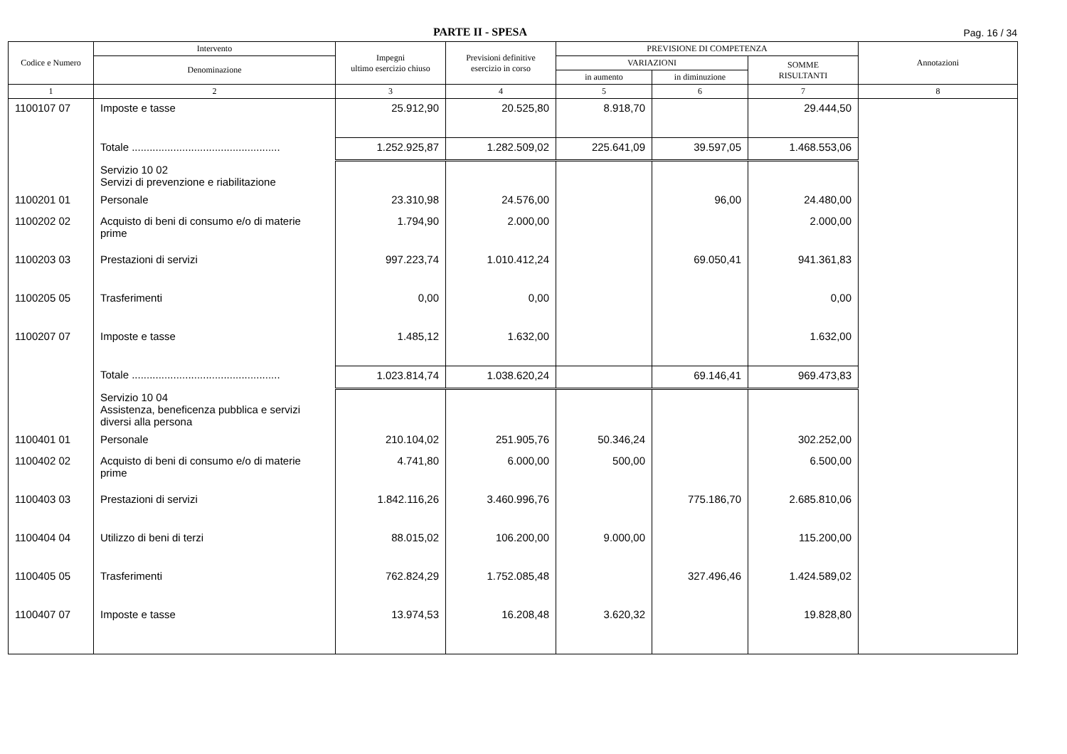PARTE II - SPESA
Pag. 16 / 34
| Codice e Numero | Intervento | Impegni ultimo esercizio chiuso | Previsioni definitive esercizio in corso | PREVISIONE DI COMPETENZA | | | Annotazioni |
| --- | --- | --- | --- | --- | --- | --- | --- |
| | Denominazione | | | VARIAZIONI | | SOMME RISULTANTI | |
| | | | | in aumento | in diminuzione | | |
| 1 | 2 | 3 | 4 | 5 | 6 | 7 | 8 |
| 1100107 07 | Imposte e tasse | 25.912,90 | 20.525,80 | 8.918,70 | | 29.444,50 | |
| | Totale .................................................. | 1.252.925,87 | 1.282.509,02 | 225.641,09 | 39.597,05 | 1.468.553,06 | |
| | Servizio 10 02 Servizi di prevenzione e riabilitazione | | | | | | |
| 1100201 01 | Personale | 23.310,98 | 24.576,00 | | 96,00 | 24.480,00 | |
| 1100202 02 | Acquisto di beni di consumo e/o di materie prime | 1.794,90 | 2.000,00 | | | 2.000,00 | |
| 1100203 03 | Prestazioni di servizi | 997.223,74 | 1.010.412,24 | | 69.050,41 | 941.361,83 | |
| 1100205 05 | Trasferimenti | 0,00 | 0,00 | | | 0,00 | |
| 1100207 07 | Imposte e tasse | 1.485,12 | 1.632,00 | | | 1.632,00 | |
| | Totale .................................................. | 1.023.814,74 | 1.038.620,24 | | 69.146,41 | 969.473,83 | |
| | Servizio 10 04 Assistenza, beneficenza pubblica e servizi diversi alla persona | | | | | | |
| 1100401 01 | Personale | 210.104,02 | 251.905,76 | 50.346,24 | | 302.252,00 | |
| 1100402 02 | Acquisto di beni di consumo e/o di materie prime | 4.741,80 | 6.000,00 | 500,00 | | 6.500,00 | |
| 1100403 03 | Prestazioni di servizi | 1.842.116,26 | 3.460.996,76 | | 775.186,70 | 2.685.810,06 | |
| 1100404 04 | Utilizzo di beni di terzi | 88.015,02 | 106.200,00 | 9.000,00 | | 115.200,00 | |
| 1100405 05 | Trasferimenti | 762.824,29 | 1.752.085,48 | | 327.496,46 | 1.424.589,02 | |
| 1100407 07 | Imposte e tasse | 13.974,53 | 16.208,48 | 3.620,32 | | 19.828,80 | |